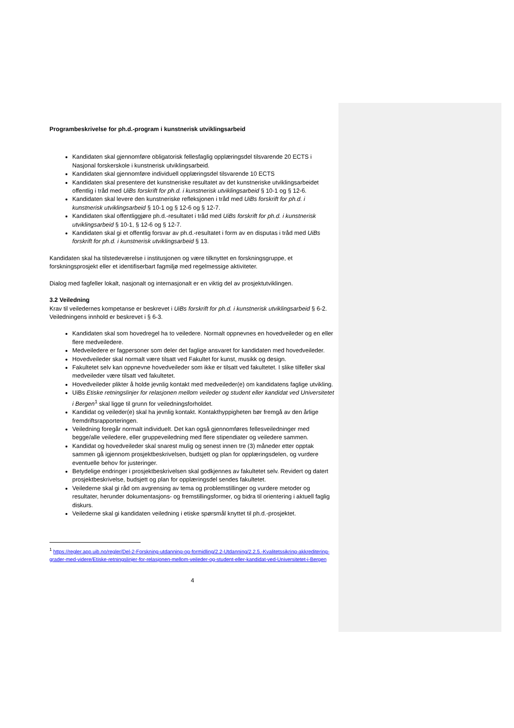Programbeskrivelse for ph.d.-program i kunstnerisk utviklingsarbeid
Kandidaten skal gjennomføre obligatorisk fellesfaglig opplæringsdel tilsvarende 20 ECTS i Nasjonal forskerskole i kunstnerisk utviklingsarbeid.
Kandidaten skal gjennomføre individuell opplæringsdel tilsvarende 10 ECTS
Kandidaten skal presentere det kunstneriske resultatet av det kunstneriske utviklingsarbeidet offentlig i tråd med UiBs forskrift for ph.d. i kunstnerisk utviklingsarbeid § 10-1 og § 12-6.
Kandidaten skal levere den kunstneriske refleksjonen i tråd med UiBs forskrift for ph.d. i kunstnerisk utviklingsarbeid § 10-1 og § 12-6 og § 12-7.
Kandidaten skal offentliggjøre ph.d.-resultatet i tråd med UiBs forskrift for ph.d. i kunstnerisk utviklingsarbeid § 10-1, § 12-6 og § 12-7.
Kandidaten skal gi et offentlig forsvar av ph.d.-resultatet i form av en disputas i tråd med UiBs forskrift for ph.d. i kunstnerisk utviklingsarbeid § 13.
Kandidaten skal ha tilstedeværelse i institusjonen og være tilknyttet en forskningsgruppe, et forskningsprosjekt eller et identifiserbart fagmiljø med regelmessige aktiviteter.
Dialog med fagfeller lokalt, nasjonalt og internasjonalt er en viktig del av prosjektutviklingen.
3.2 Veiledning
Krav til veiledernes kompetanse er beskrevet i UiBs forskrift for ph.d. i kunstnerisk utviklingsarbeid § 6-2. Veiledningens innhold er beskrevet i § 6-3.
Kandidaten skal som hovedregel ha to veiledere. Normalt oppnevnes en hovedveileder og en eller flere medveiledere.
Medveiledere er fagpersoner som deler det faglige ansvaret for kandidaten med hovedveileder.
Hovedveileder skal normalt være tilsatt ved Fakultet for kunst, musikk og design.
Fakultetet selv kan oppnevne hovedveileder som ikke er tilsatt ved fakultetet. I slike tilfeller skal medveileder være tilsatt ved fakultetet.
Hovedveileder plikter å holde jevnlig kontakt med medveileder(e) om kandidatens faglige utvikling.
UiBs Etiske retningslinjer for relasjonen mellom veileder og student eller kandidat ved Universitetet i Bergen<sup>1</sup> skal ligge til grunn for veiledningsforholdet.
Kandidat og veileder(e) skal ha jevnlig kontakt. Kontakthyppigheten bør fremgå av den årlige fremdriftsrapporteringen.
Veiledning foregår normalt individuelt. Det kan også gjennomføres fellesveiledninger med begge/alle veiledere, eller gruppeveiledning med flere stipendiater og veiledere sammen.
Kandidat og hovedveileder skal snarest mulig og senest innen tre (3) måneder etter opptak sammen gå igjennom prosjektbeskrivelsen, budsjett og plan for opplæringsdelen, og vurdere eventuelle behov for justeringer.
Betydelige endringer i prosjektbeskrivelsen skal godkjennes av fakultetet selv. Revidert og datert prosjektbeskrivelse, budsjett og plan for opplæringsdel sendes fakultetet.
Veilederne skal gi råd om avgrensing av tema og problemstillinger og vurdere metoder og resultater, herunder dokumentasjons- og fremstillingsformer, og bidra til orientering i aktuell faglig diskurs.
Veilederne skal gi kandidaten veiledning i etiske spørsmål knyttet til ph.d.-prosjektet.
<sup>1</sup> https://regler.app.uib.no/regler/Del-2-Forskning-utdanning-og-formidling/2.2-Utdanning/2.2.5.-Kvalitetssikring-akkreditering-grader-med-videre/Etiske-retningslinjer-for-relasjonen-mellom-veileder-og-student-eller-kandidat-ved-Universitetet-i-Bergen
4